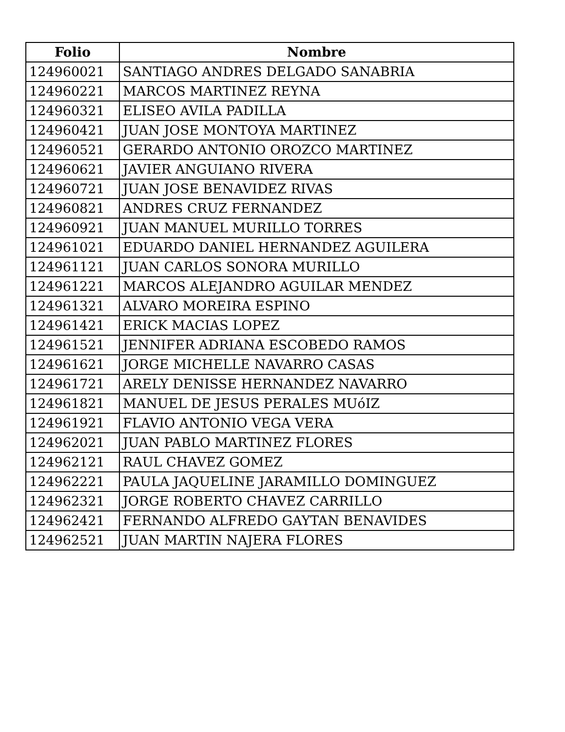| Folio | Nombre |
| --- | --- |
| 124960021 | SANTIAGO ANDRES DELGADO SANABRIA |
| 124960221 | MARCOS MARTINEZ REYNA |
| 124960321 | ELISEO AVILA PADILLA |
| 124960421 | JUAN JOSE MONTOYA MARTINEZ |
| 124960521 | GERARDO ANTONIO OROZCO MARTINEZ |
| 124960621 | JAVIER ANGUIANO RIVERA |
| 124960721 | JUAN JOSE BENAVIDEZ RIVAS |
| 124960821 | ANDRES CRUZ FERNANDEZ |
| 124960921 | JUAN MANUEL MURILLO TORRES |
| 124961021 | EDUARDO DANIEL HERNANDEZ AGUILERA |
| 124961121 | JUAN CARLOS SONORA MURILLO |
| 124961221 | MARCOS ALEJANDRO AGUILAR MENDEZ |
| 124961321 | ALVARO MOREIRA ESPINO |
| 124961421 | ERICK MACIAS LOPEZ |
| 124961521 | JENNIFER ADRIANA ESCOBEDO RAMOS |
| 124961621 | JORGE MICHELLE NAVARRO CASAS |
| 124961721 | ARELY DENISSE HERNANDEZ NAVARRO |
| 124961821 | MANUEL DE JESUS PERALES MUóIZ |
| 124961921 | FLAVIO ANTONIO VEGA VERA |
| 124962021 | JUAN PABLO MARTINEZ FLORES |
| 124962121 | RAUL CHAVEZ GOMEZ |
| 124962221 | PAULA JAQUELINE JARAMILLO DOMINGUEZ |
| 124962321 | JORGE ROBERTO CHAVEZ CARRILLO |
| 124962421 | FERNANDO ALFREDO GAYTAN BENAVIDES |
| 124962521 | JUAN MARTIN NAJERA FLORES |